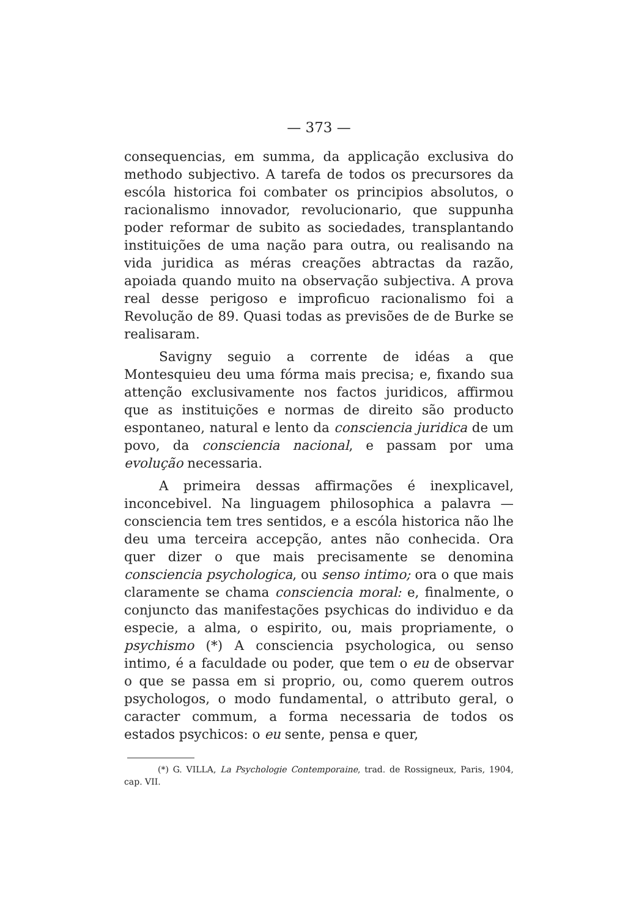— 373 —
consequencias, em summa, da applicação exclusiva do methodo subjectivo. A tarefa de todos os precursores da escóla historica foi combater os principios absolutos, o racionalismo innovador, revolucionario, que suppunha poder reformar de subito as sociedades, transplantando instituições de uma nação para outra, ou realisando na vida juridica as méras creações abtractas da razão, apoiada quando muito na observação subjectiva. A prova real desse perigoso e improficuo racionalismo foi a Revolução de 89. Quasi todas as previsões de de Burke se realisaram.
Savigny seguio a corrente de idéas a que Montesquieu deu uma fórma mais precisa; e, fixando sua attenção exclusivamente nos factos juridicos, affirmou que as instituições e normas de direito são producto espontaneo, natural e lento da consciencia juridica de um povo, da consciencia nacional, e passam por uma evolução necessaria.
A primeira dessas affirmações é inexplicavel, inconcebivel. Na linguagem philosophica a palavra — consciencia tem tres sentidos, e a escóla historica não lhe deu uma terceira accepção, antes não conhecida. Ora quer dizer o que mais precisamente se denomina consciencia psychologica, ou senso intimo; ora o que mais claramente se chama consciencia moral: e, finalmente, o conjuncto das manifestações psychicas do individuo e da especie, a alma, o espirito, ou, mais propriamente, o psychismo (*) A consciencia psychologica, ou senso intimo, é a faculdade ou poder, que tem o eu de observar o que se passa em si proprio, ou, como querem outros psychologos, o modo fundamental, o attributo geral, o caracter commum, a forma necessaria de todos os estados psychicos: o eu sente, pensa e quer,
(*) G. VILLA, La Psychologie Contemporaine, trad. de Rossigneux, Paris, 1904, cap. VII.